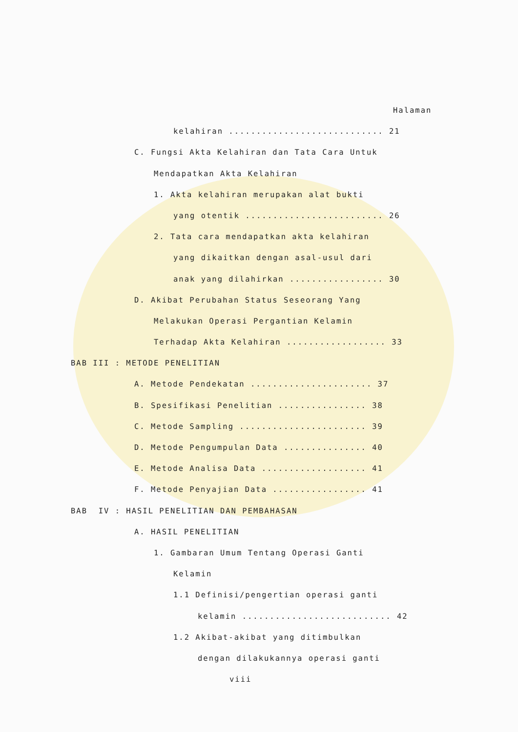Halaman
kelahiran ............................ 21
C. Fungsi Akta Kelahiran dan Tata Cara Untuk
Mendapatkan Akta Kelahiran
1. Akta kelahiran merupakan alat bukti
yang otentik ......................... 26
2. Tata cara mendapatkan akta kelahiran
yang dikaitkan dengan asal-usul dari
anak yang dilahirkan ................. 30
D. Akibat Perubahan Status Seseorang Yang
Melakukan Operasi Pergantian Kelamin
Terhadap Akta Kelahiran .................. 33
BAB III : METODE PENELITIAN
A. Metode Pendekatan ...................... 37
B. Spesifikasi Penelitian ................ 38
C. Metode Sampling ....................... 39
D. Metode Pengumpulan Data ............... 40
E. Metode Analisa Data ................... 41
F. Metode Penyajian Data ................. 41
BAB IV : HASIL PENELITIAN DAN PEMBAHASAN
A. HASIL PENELITIAN
1. Gambaran Umum Tentang Operasi Ganti
Kelamin
1.1 Definisi/pengertian operasi ganti
kelamin ........................... 42
1.2 Akibat-akibat yang ditimbulkan
dengan dilakukannya operasi ganti
viii